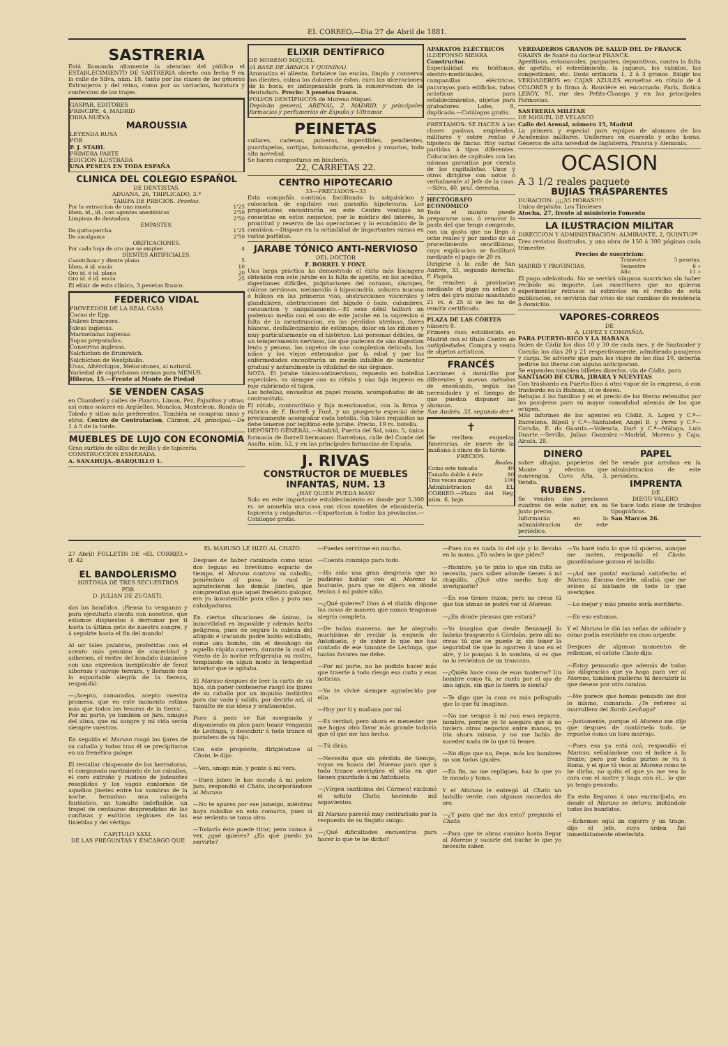EL CORREO.—Dia 27 de Abril de 1881.
SASTRERIA
Está llamando altamente la atencion del público el ESTABLECIMIENTO DE SASTRERIA abierto con fecha 9 en la calle de Silva, núm. 18, tanto por las clases de los géneros Extranjeros y del reino, como por su variacion, baratura y confeccion de los trajes.
GASPAR, EDITORES
PRINCIPE, 4, MADRID
OBRA NUEVA
MAROUSSIA
LEYENDA RUSA
POR
P. J. STAHL
PRIMERA PARTE
EDICION ILUSTRADA
UNA PESETA EN TODA ESPAÑA
CLINICA DEL COLEGIO ESPAÑOL
DE DENTISTAS.
ADUANA, 26, TRIPLICADO, 3.º
TARIFA DE PRECIOS. Pesetas.
| Por la extraccion de una muela | 1'25 |
| Idem, id., id., con agentes anestésicos | 2'50 |
| Limpieza de dentadura | 2'50 |
| EMPASTES. | |
| De gutta-percha | 1'25 |
| De amalgama | 2'50 |
| ORIFICACIONES. | |
| Por cada hoja de oro que se emplee | 4 |
| DIENTES ARTIFICIALES. | |
| Caoutchouc y diente plano | 5 |
| Idem, é id. encía | 10 |
| Oro id. é id. plano | 20 |
| Oro id. é id. encía | 25 |
El elixir de esta clínica, 3 pesetas frasco.
FEDERICO VIDAL
PROVEEDOR DE LA REAL CASA
Cacao de Epp.
Dulces franceses.
Jaleas inglesas.
Marmeladas inglesas.
Sopas preparadas.
Conservas inglesas.
Salchichon de Brunswich.
Salchichon de Westphalia.
Uvas, Altérchigos, Melocotones, al natural.
Variedad de caprichosos cremos para MENÚS.
Hileras, 15.—Frente al Monte de Piedad
SE VENDEN CASAS
en Chamberí y calles de Pizarro, Limon, Pez, Pajaritos y otras; así como solares en Argüelles, Moncloa, Monteleon, Ronda de Toledo y sitios más preferentes. También se compran unas y otras. Centro de Contratacion, Cármen, 24, principal.—De 1 á 5 de la tarde.
MUEBLES DE LUJO CON ECONOMÍA
Gran surtido de sillas de rejilla y de tapicería
CONSTRUCCION ESMERADA.
A. SANAHUJA.-BARQUILLO 1.
ELIXIR DENTÍFRICO
DE MORENO MIQUEL
(Á BASE DE ÁRNICA Y QUININA).
Aromatiza el aliento, fortalece las encías, limpia y conserva los dientes, calma los dolores de éstos, cura las ulceraciones de la boca; es indispensable para la conservacion de la dentadura. Precio: 3 pesetas frasco.
POLVOS DENTÍFRICOS de Moreno Miquel.
Depósito general, ARENAL, 2, MADRID, y principales farmacias y perfumerías de España y Ultramar.
PEINETAS
collares, cadenas, pulseras, imperdibles, pendientes, guardapelos, sortijas, botonaduras, gemelos y rosarios, todo alta novedad.
Se hacen composturas en bisutería.
22, CARRETAS 22.
CENTRO HIPOTECARIO
33—PRECIADOS—33
Esta compañía continúa facilitando la adquisicion y colocacion de capitales con garantía hipotecaria. Los propietarios encontrarán en este Centro ventajas no conocidas en estos negocios, por lo módico del interés, la prontitud y reserva de las operaciones y lo económico de la comision.—Dispone en la actualidad de importantes sumas en varias partidas.
JARABE TÓNICO ANTI-NERVIOSO
DEL DOCTOR
F. BORREL Y FONT.
Una larga práctica ha demostrado el éxito más lisongero obtenido con este jarabe en la falta de apetito, en las acedías, digestiones difíciles, palpitaciones del corazon, síncopes, cólicos nerviosos, melancolía ó hipocondría, saburra mucosa ó biliosa en las primeras vias, obstrucciones viscerales y glandulares, obstrucciones del hígado ó bazo, calambres, consuncion y aniquilamiento.—El sexo débil hallará un poderoso medio con el uso de este jarabe en la supresion ó falta de la menstruacion, en las pérdidas uterinas, flores blancas, desfallecimiento de estómago, dolor en los riñones y muy particularmente en el histérico. Las personas débiles, de un temperamento nervioso, las que padecen de una digestion lenta y penosa, los sugetos de una complexion delicada, los niños y los viejos extenuados por la edad y por las enfermedades encontrarán un medio infalible de aumentar gradual y naturalmente la vitalidad de sus órganos.
NOTA. El jarabe tónico-antinervioso, repuesto en botellas especiales, va siempre con su rótulo y una faja impresa en rojo cubriendo el tapon.
Las botellas, envueltas en papel rosado, acompañadas de un contrarótulo.
El rótulo, contrarótulo y faja mencionados, con la firma y rúbrica de F. Borrell y Font, y un prospecto especial debe precisamente acompañar cada botella. Sin tales requisitos no debe tenerse por legítimo este jarabe. Precio, 19 rs. botella.
DEPÓSITO GENERAL.—Madrid, Puerta del Sol, núm. 5, única farmacia de Borrell hermanos: Barcelona, calle del Conde del Asalto, núm. 52, y en las principales farmacias de España.
J. RIVAS
CONSTRUCTOR DE MUEBLES
INFANTAS, NUM. 13
¿HAY QUIEN PUEDA MAS?
Solo en este importante establecimiento es donde por 5.300 rs. se amuebla una casa con ricos muebles de ebanistería, tapicería y colgaduras.—Exportacion á todas las provincias.—Catálogos gratis.
APARATOS ELÉCTRICOS
ILDEFONSO SIERRA
Constructor.
Especialidad en teléfonos, electro-medicinales, campanillas eléctricas, pararayos para edificios, tubos acústicos para establecimientos, objetos para grabadores. Lobo, 8, duplicado.—Catálogos gratis.
PRESTAMOS: SE HACEN á las clases pasivas, empleados, militares y sobre rentas é hipoteca de fincas. Hay varias partidas á tipos diferentes. Colocacion de capitales con las mismas garantías por cuenta de los capitalistas. Unos y otros dirigirse con notas ó verbalmente al Jefe de la casa.—Silva, 40, pral. derecha.
HECTÓGRAFO ECONÓMICO
Todo el mundo puede prepararse uno, ó renovar la pasta del que tenga comprado, con un gasto que no llega á ocho reales y por medio de un procedimiento sencillísimo, cuya explicacion se facilitará mediante el pago de 20 rs.
Dirigirse á la calle de San Andrés, 33, segundo derecha. F. Pagola.
Se remiten á provincias mediante el pago en sellos ó letra del giro mútuo mandando 21 rs. ó 25 si se les ha de remitir certificado.
PLAZA DE LAS CÓRTES
número 8.
Primera casa establecida en Madrid con el título Centro de antigüedades. Compra y venta de objetos artísticos.
FRANCÉS
Lecciones á domicilio por diferentes y nuevos métodos de enseñanza, según las necesidades y el tiempo de que puedan disponer los alumnos.
San Andrés, 33, segundo der.ª
✝
Se reciben esquelas funerarias, de nueve de la mañana á cinco de la tarde.
PRECIOS.
| | Reales. |
| Como este tamaño | 40 |
| Tamaño doble á éste | 80 |
| Tres veces mayor | 100 |
Administracion de EL CORREO.—Plaza del Rey, núm. 6, bajo.
VERDADEROS GRANOS DE SALUD DEL Dr FRANCK
GRAINS de Santé du docteur FRANCK.
Aperitivos, estomacales, purgantes, depurativos, contra la falta de apetito, el estreñimiento, la jaqueca, los vahidos, las congestiones, etc. Dosis ordinaria 1, 2 á 3 granos. Exigir los VERDADEROS en CAJAS AZULES envueltas en rótulo de 4 COLORES y la firma A. Rouvière en encarnado. París, Botica LEROY, 91, rue des Petits-Champs y en las principales Farmacias.
SASTRERIA MILITAR
DE MIGUEL DE VELASCO
Calle del Arenal, número 15, Madrid
La primera y especial para equipos de alumnos de las Academias militares. Uniformes en cuarenta y ocho horas. Géneros de alta novedad de Inglaterra, Francia y Alemania.
OCASION
A 3 1/2 reales paquete
BUJIAS TRASPARENTES
DURACION: ¡¡¡¡35 HORAS!!!!
Unico depósito: Los Tiroleses
Atocha, 27, frente al ministerio Fomento
LA ILUSTRACION MILITAR
DIRECCION Y ADMINISTRACION: ALMIRANTE, 2, QUINTUPº
Tres revistas ilustradas, y una obra de 150 á 300 páginas cada trimestre.
Precios de suscricion:
| MADRID Y PROVINCIAS. | Trimestre | 3 pesetas. |
| | Semestre | 6 » |
| | Año | 11 » |
El pago adelantado. No se servirá ninguna suscricion sin haber recibido su importe. Los suscritores que no quieran experimentar retrasos ni extravíos en el recibo de esta publicacion, se servirán dar aviso de sus cambios de residencia ó domicilio.
VAPORES-CORREOS
DE
A. LOPEZ Y COMPAÑIA.
PARA PUERTO-RICO Y LA HABANA
Salen de Cádiz los dias 10 y 30 de cada mes, y de Santander y Coruña los dias 20 y 21 respectivamente, admitiendo pasajeros y carga. Se advierte que para los viajes de los dias 10, deberán pedirse las literas con alguna anticipacion.
Se expenden tambien billetes directos, via de Cádiz, para
SANTIAGO DE CUBA, JIBARA Y NUEVITAS
Con trasbordo en Puerto-Rico á otro vapor de la empresa, ó con trasbordo en la Habana, si se desea.
Rebajas á las familias y en el precio de las literas retenidas por los pasajeros para su mayor comodidad además de las que ocupen.
Más informes de los agentes en Cádiz, A. Lopez y C.ª—Barcelona, Ripoll y C.ª—Santander, Angel B. y Perez y C.ª—Coruña, E. da Guarda.—Valencia, Dart y C.ª—Málaga, Luis Duarte.—Sevilla, Julian Gonzalez.—Madrid, Moreno y Caja, Alcalá, 28.
DINERO
sobre alhajas, papeletas del Monte y efectos que convengan. Cava Alta, 3, tienda.
RUBENS.
Se venden dos preciosos cuadros de este autor, en su justo precio.
Informarán en la administracion de este periódico.
PAPEL
Se vende por arrobas en la administracion de este periódico.
IMPRENTA
DE
DIEGO VALERO.
Se hace toda clase de trabajos tipográficos.
San Marcos 26.
27 Abril) FOLLETIN DE «EL CORREO.» (f. 42
EL BANDOLERISMO
HISTORIA DE TRES SECUESTROS
POR
D. JULIAN DE ZUGASTI.
dos los bandidos. ¡Piensa tu venganza y para ejecutarla cuenta con nosotros, que estamos dispuestos á derramar por ti hasta la última gota de nuestra sangre, y á seguirte hasta el fin del mundo!
Al oir tales palabras, proferidas con el acento más genuino de sinceridad y adhesion, el rostro del bandido iluminóse con una expresion inexplicable de feroz alborozo y salvaje ternura, y llorando con la espantable alegría de la fiereza, respondió:
—¡Acepto, camaradas, acepto vuestra promesa, que en este momento estimo más que todos los tesoros de la tierra!... Por mi parte, yo tambien os juro, amigos del alma, que mi sangre y mi vida serán siempre vuestras.
En seguida el Maruso rasgó los ijares de su caballo y todos tras él se precipitaron en un frenético galope.
El restallar chispeante de las herraduras, el compasado movimiento de los caballos, el coro extraño y ruidoso de jadeantes resoplidos y los vagos contornos de aquellos jinetes entre las sombras de la noche, formaban una cabalgata fantástica, un tumulto indefinible, un tropel de centauros desprendidos de las confusas y exóticas regiones de las tinieblas y del vértigo.
CAPITULO XXXI.
DE LAS PREGUNTAS Y ENCARGO QUE EL MARUSO LE HIZO AL CHATO.
Despues de haber caminado como unas dos leguas en brevísimo espacio de tiempo, el Maruso contuvo su caballo, poniéndolo al paso, lo cual le agradecieron los demás jinetes, que comprendian que aquel frenético galopar, era ya insostenible para ellos y para sus cabalgaduras.
En ciertas situaciones de ánimo, la inmovilidad es imposible y además harto peligrosa, pues de seguro la cabeza del afligido é iracundo padre habia estallado, como una bomba, sin el desahogo de aquella rápida carrera, durante la cual el viento de la noche refrigeraba su rostro, templando en algun modo la tempestad interior que le agitaba.
El Maruso despues de leer la carta de su hijo, sin poder contenerse rasgó los ijares de su caballo por un impulso instintivo para dar vado y salida, por decirlo así, al tumulto de sus ideas y sentimientos.
Poco á poco se fué sosegando y disponiendo su plan para tomar venganza de Lechuga, y descubrir á todo trance el paradero de su hijo.
Con este propósito, dirigiéndose al Chato, le dijo:
—Ven, amigo mio, y ponte á mi vera.
—Buen jabon le has sacado á mi pobre jaco, respondió el Chato, incorporándose al Maruso.
—No te apures por ese jamelgo, miéntras haya caballos en esta comarca, pues si ese revienta se toma otro.
—Todavía éste puede tirar; pero vamos á ver, ¿qué quieres? ¿En qué puedo yo servirte?
—Puedes servirme en mucho.
—Cuenta conmigo para todo.
—Ha sido una gran desgracia que no pudieras hablar con el Moreno lo bastante, para que te dijera en dónde tenian á mi pobre niño.
—¿Qué quieres? Dios ó el diablo dispone las cosas de manera que nunca tengamos alegría completa.
—De todas maneras, me he alegrado muchísimo de recibir la esquela de Antoñuelo, y de saber lo que me has contado de ese tunante de Lechuga, que tantos favores me debe.
—Por mi parte, no he podido hacer más que traerte á todo riesgo esa carta y esas noticias.
—Yo te viviré siempre agradecido por ello.
—Hoy por ti y mañana por mí.
—Es verdad; pero ahora es menester que me hagas otro favor más grande todavía que el que me has hecho.
—Tú dirás.
—Necesito que sin pérdida de tiempo, vayas en busca del Moreno para que á todo trance averigües el sitio en que tienen guardado á mi Antoñuelo.
—¡Vírgen santísima del Cármen! exclamó el astuto Chato, haciendo mil aspavientos.
El Maruso pareció muy contrariado por la respuesta de su fingido amigo.
—¿Qué dificultades encuentras para hacer lo que te he dicho?
—Pues no es nada lo del ojo y lo llevaba en la mano. ¿Tú sabes lo que pides?
—Hombre, yo te pido lo que sin falta se necesita, para saber adonde tienen á mi chiquillo. ¿Qué otro medio hay de averiguarlo?
—En eso tienes razon; pero no creas tú que tan atmas se podrá ver al Moreno.
—¿En dónde piensas que estará?
—Yo imagino que desde Benamejí lo habrán traspuesto á Córdoba; pero allí no creas tú que se puede ir, sin tener la seguridad de que lo agarren á uno en el aire, y lo pongan á la sombra, si es que no lo revientan de un trancazo.
—¿Quién hace caso de esas tonteras? Un hombre como tú, se cuela por el ojo de una aguja, sin que la tierra lo sienta?
—Te digo que la cosa es más peliaguda que lo que tú imaginas.
—No me vengas á mi con esos reparos, hombre, porque yo te aseguro que si no tuviera otros negocios entre manos, yo iria ahora mismo, y no me habia de suceder nada de lo que tú temes.
—No digo que no, Pepe, más los hombres no son todos iguales.
—En fin, no me repliques, haz lo que yo te mando y toma.
Y el Maruso le entregó al Chato un bolsillo verde, con algunas monedas de oro.
—¿Y para qué me das esto? preguntó el Chato.
—Para que te abras camino hasta llegar al Moreno y sacarle del buche lo que yo necesito saber.
—Yo haré todo lo que tú quieras, aunque me maten, respondió el Chato, guardándose gozoso el bolsillo.
—¡Así me gusta! exclamó satisfecho el Maruso. Excuso decirte, añadió, que me avises al instante de todo lo que averigües.
—Lo mejor y más pronto sería escribirte.
—En eso estamos.
Y el Maruso le dió las señas de adónde y cómo podia escribirle en caso urgente.
Despues de algunos momentos de reflexion, el astuto Chato dijo:
—Estoy pensando que además de todas las diligencias que yo haga para ver al Moreno, tambien pudieras tú descubrir lo que deseas por otro camino.
—Me parece que hemos pensado los dos lo mismo, camarada. ¿Te refieres al marrullero del Sordo Lechuga?
—Justamente, porque el Moreno me dijo que despues de contárselo todo, se repuchó como un toro marrajo.
—Pues esa ya está acá, respondió el Maruso, señalándose con el índice á la frente; pero por todas partes se va á Roma, y el que tú veas al Moreno como te he dicho, no quita el que yo me vea la cara con el sastre y haga con él... lo que ya tengo pensado.
En esto llegaron á una encrucijada, en donde el Maruso se detuvo, imitándole todos los bandidos.
—Echemos aquí un cigarro y un trago, dijo el jefe, cuya órden fué inmediatamente obedecida.